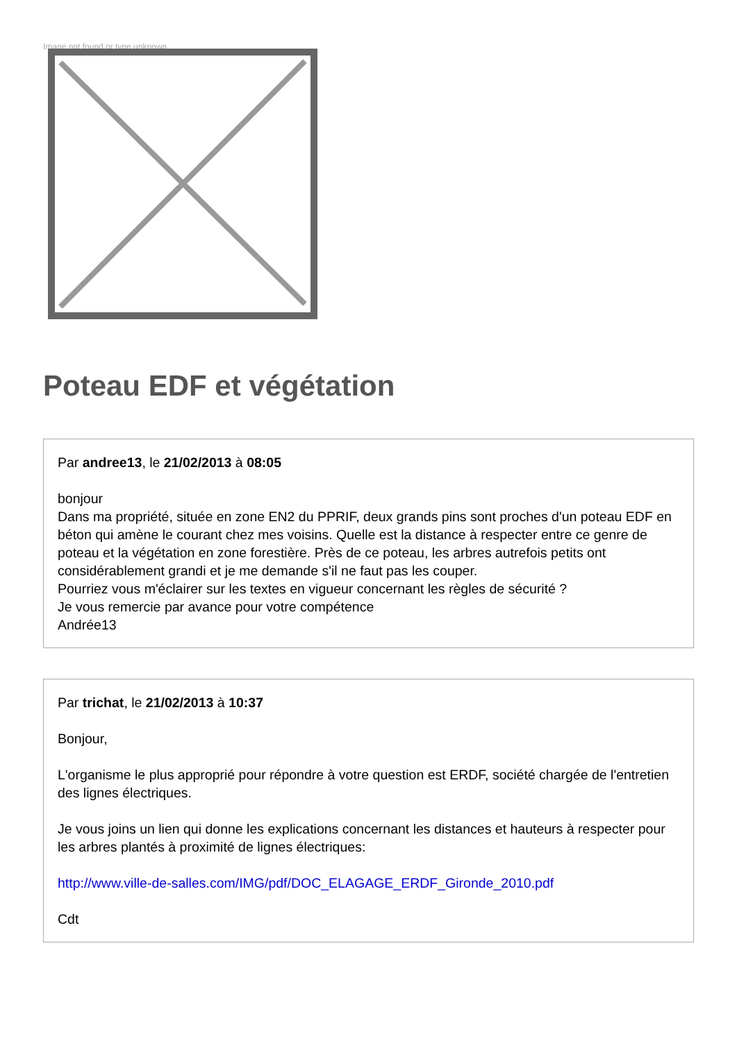Image not found or type unknown
Poteau EDF et végétation
Par andree13, le 21/02/2013 à 08:05
bonjour
Dans ma propriété, située en zone EN2 du PPRIF, deux grands pins sont proches d'un poteau EDF en béton qui amène le courant chez mes voisins. Quelle est la distance à respecter entre ce genre de poteau et la végétation en zone forestière. Près de ce poteau, les arbres autrefois petits ont considérablement grandi et je me demande s'il ne faut pas les couper.
Pourriez vous m'éclairer sur les textes en vigueur concernant les règles de sécurité ?
Je vous remercie par avance pour votre compétence
Andrée13
Par trichat, le 21/02/2013 à 10:37
Bonjour,
L'organisme le plus approprié pour répondre à votre question est ERDF, société chargée de l'entretien des lignes électriques.
Je vous joins un lien qui donne les explications concernant les distances et hauteurs à respecter pour les arbres plantés à proximité de lignes électriques:
http://www.ville-de-salles.com/IMG/pdf/DOC_ELAGAGE_ERDF_Gironde_2010.pdf
Cdt